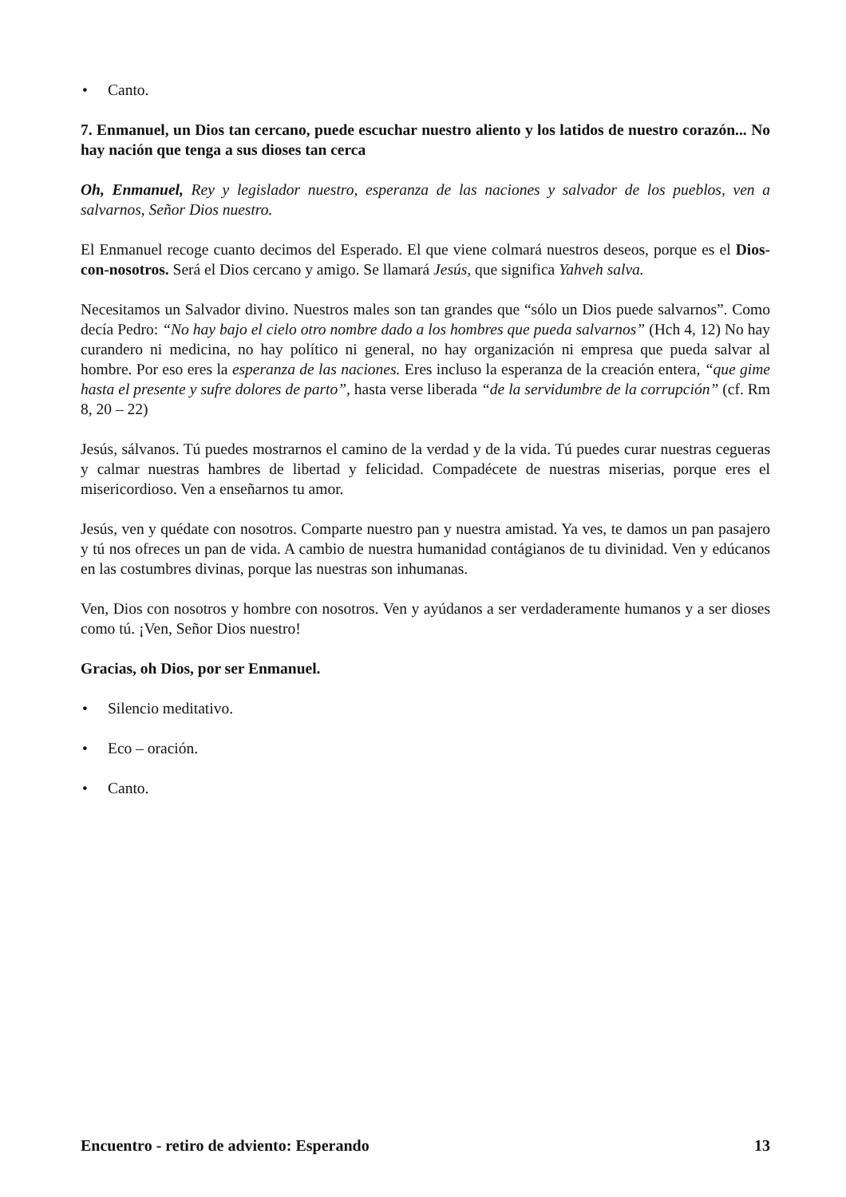• Canto.
7. Enmanuel, un Dios tan cercano, puede escuchar nuestro aliento y los latidos de nuestro corazón... No hay nación que tenga a sus dioses tan cerca
Oh, Enmanuel, Rey y legislador nuestro, esperanza de las naciones y salvador de los pueblos, ven a salvarnos, Señor Dios nuestro.
El Enmanuel recoge cuanto decimos del Esperado. El que viene colmará nuestros deseos, porque es el Dios-con-nosotros. Será el Dios cercano y amigo. Se llamará Jesús, que significa Yahveh salva.
Necesitamos un Salvador divino. Nuestros males son tan grandes que “sólo un Dios puede salvarnos”. Como decía Pedro: “No hay bajo el cielo otro nombre dado a los hombres que pueda salvarnos” (Hch 4, 12) No hay curandero ni medicina, no hay político ni general, no hay organización ni empresa que pueda salvar al hombre. Por eso eres la esperanza de las naciones. Eres incluso la esperanza de la creación entera, “que gime hasta el presente y sufre dolores de parto”, hasta verse liberada “de la servidumbre de la corrupción” (cf. Rm 8, 20 – 22)
Jesús, sálvanos. Tú puedes mostrarnos el camino de la verdad y de la vida. Tú puedes curar nuestras cegueras y calmar nuestras hambres de libertad y felicidad. Compadécete de nuestras miserias, porque eres el misericordioso. Ven a enseñarnos tu amor.
Jesús, ven y quédate con nosotros. Comparte nuestro pan y nuestra amistad. Ya ves, te damos un pan pasajero y tú nos ofreces un pan de vida. A cambio de nuestra humanidad contágianos de tu divinidad. Ven y edúcanos en las costumbres divinas, porque las nuestras son inhumanas.
Ven, Dios con nosotros y hombre con nosotros. Ven y ayúdanos a ser verdaderamente humanos y a ser dioses como tú. ¡Ven, Señor Dios nuestro!
Gracias, oh Dios, por ser Enmanuel.
• Silencio meditativo.
• Eco – oración.
• Canto.
Encuentro - retiro de adviento: Esperando 13